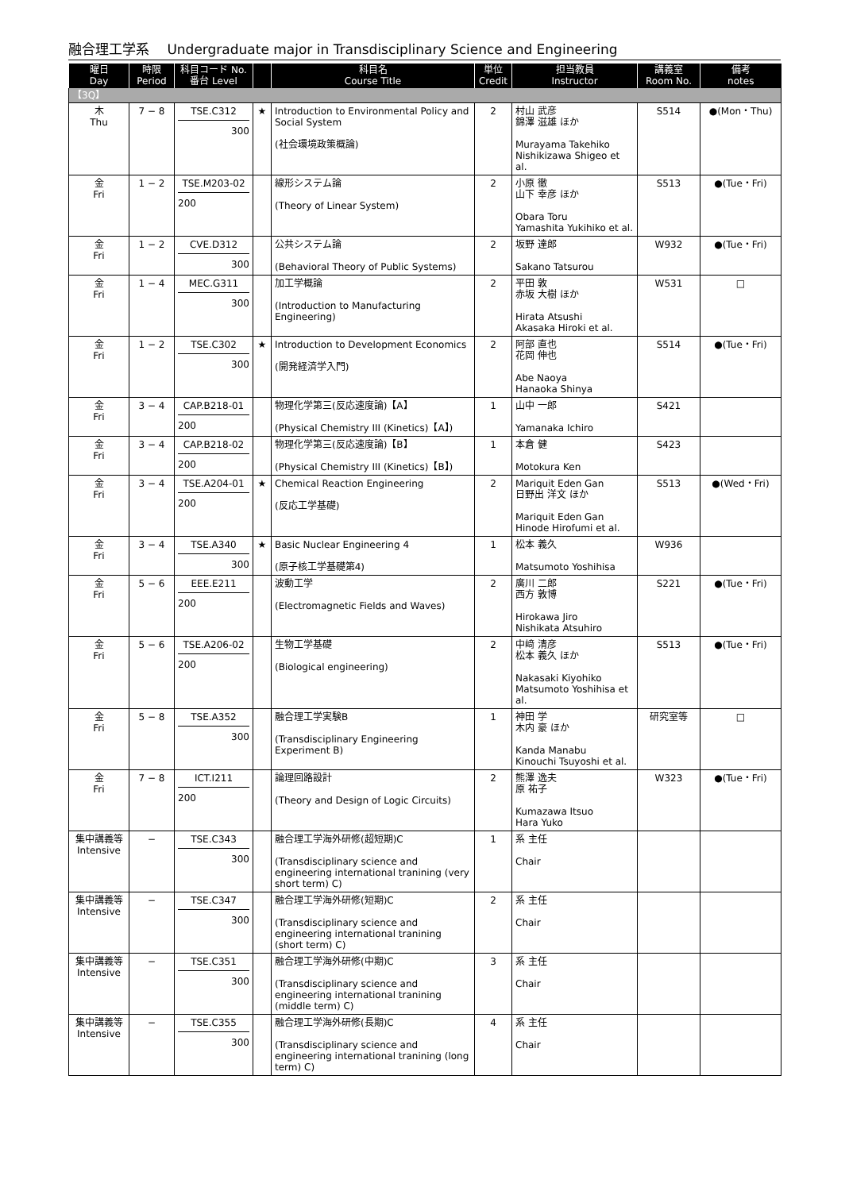融合理工学系　 Undergraduate major in Transdisciplinary Science and Engineering
| 曜日 Day | 時限 Period | 科目コード No. 番台 Level | | 科目名 Course Title | 単位 Credit | 担当教員 Instructor | 講義室 Room No. | 備考 notes |
| --- | --- | --- | --- | --- | --- | --- | --- | --- |
| 【3Q】 | | | | | | | | |
| 木 Thu | 7 − 8 | TSE.C312 300 | ★ | Introduction to Environmental Policy and Social System (社会環境政策概論) | 2 | 村山 武彦 錦澤 滋雄 ほか Murayama Takehiko Nishikizawa Shigeo et al. | S514 | ●(Mon・Thu) |
| 金 Fri | 1 − 2 | TSE.M203-02 200 | | 線形システム論 (Theory of Linear System) | 2 | 小原 徹 山下 幸彦 ほか Obara Toru Yamashita Yukihiko et al. | S513 | ●(Tue・Fri) |
| 金 Fri | 1 − 2 | CVE.D312 300 | | 公共システム論 (Behavioral Theory of Public Systems) | 2 | 坂野 達郎 Sakano Tatsurou | W932 | ●(Tue・Fri) |
| 金 Fri | 1 − 4 | MEC.G311 300 | | 加工学概論 (Introduction to Manufacturing Engineering) | 2 | 平田 敦 赤坂 大樹 ほか Hirata Atsushi Akasaka Hiroki et al. | W531 | □ |
| 金 Fri | 1 − 2 | TSE.C302 300 | ★ | Introduction to Development Economics (開発経済学入門) | 2 | 阿部 直也 花岡 伸也 Abe Naoya Hanaoka Shinya | S514 | ●(Tue・Fri) |
| 金 Fri | 3 − 4 | CAP.B218-01 200 | | 物理化学第三(反応速度論)【A】 (Physical Chemistry III (Kinetics)【A】) | 1 | 山中 一郎 Yamanaka Ichiro | S421 | |
| 金 Fri | 3 − 4 | CAP.B218-02 200 | | 物理化学第三(反応速度論)【B】 (Physical Chemistry III (Kinetics)【B】) | 1 | 本倉 健 Motokura Ken | S423 | |
| 金 Fri | 3 − 4 | TSE.A204-01 200 | ★ | Chemical Reaction Engineering (反応工学基礎) | 2 | Mariquit Eden Gan 日野出 洋文 ほか Mariquit Eden Gan Hinode Hirofumi et al. | S513 | ●(Wed・Fri) |
| 金 Fri | 3 − 4 | TSE.A340 300 | ★ | Basic Nuclear Engineering 4 (原子核工学基礎第4) | 1 | 松本 義久 Matsumoto Yoshihisa | W936 | |
| 金 Fri | 5 − 6 | EEE.E211 200 | | 波動工学 (Electromagnetic Fields and Waves) | 2 | 廣川 二郎 西方 敦博 Hirokawa Jiro Nishikata Atsuhiro | S221 | ●(Tue・Fri) |
| 金 Fri | 5 − 6 | TSE.A206-02 200 | | 生物工学基礎 (Biological engineering) | 2 | 中﨑 清彦 松本 義久 ほか Nakasaki Kiyohiko Matsumoto Yoshihisa et al. | S513 | ●(Tue・Fri) |
| 金 Fri | 5 − 8 | TSE.A352 300 | | 融合理工学実験B (Transdisciplinary Engineering Experiment B) | 1 | 神田 学 木内 豪 ほか Kanda Manabu Kinouchi Tsuyoshi et al. | 研究室等 | □ |
| 金 Fri | 7 − 8 | ICT.I211 200 | | 論理回路設計 (Theory and Design of Logic Circuits) | 2 | 熊澤 逸夫 原 祐子 Kumazawa Itsuo Hara Yuko | W323 | ●(Tue・Fri) |
| 集中講義等 Intensive | − | TSE.C343 300 | | 融合理工学海外研修(超短期)C (Transdisciplinary science and engineering international tranining (very short term) C) | 1 | 系 主任 Chair | | |
| 集中講義等 Intensive | − | TSE.C347 300 | | 融合理工学海外研修(短期)C (Transdisciplinary science and engineering international tranining (short term) C) | 2 | 系 主任 Chair | | |
| 集中講義等 Intensive | − | TSE.C351 300 | | 融合理工学海外研修(中期)C (Transdisciplinary science and engineering international tranining (middle term) C) | 3 | 系 主任 Chair | | |
| 集中講義等 Intensive | − | TSE.C355 300 | | 融合理工学海外研修(長期)C (Transdisciplinary science and engineering international tranining (long term) C) | 4 | 系 主任 Chair | | |